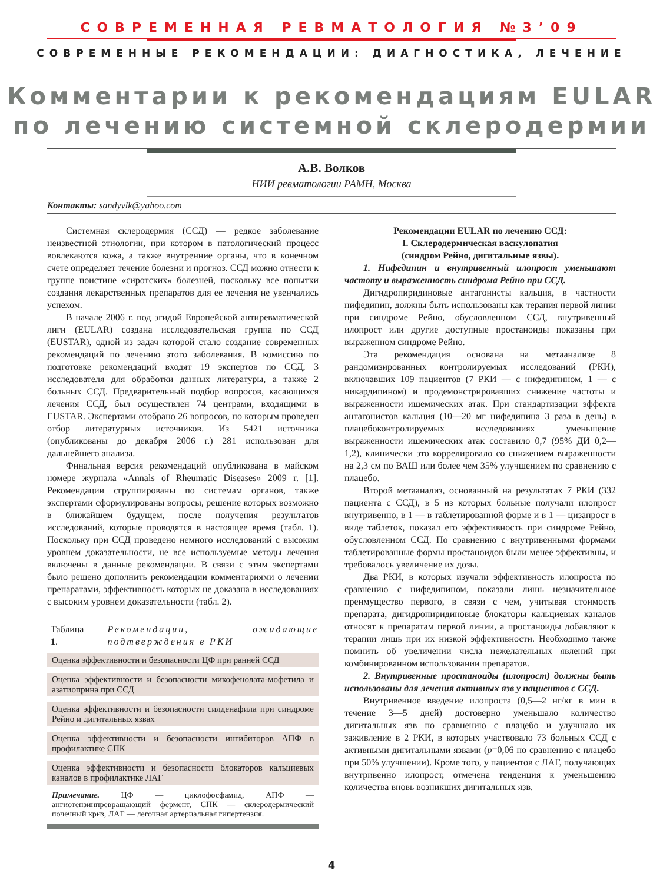СОВРЕМЕННАЯ РЕВМАТОЛОГИЯ №3’09
СОВРЕМЕННЫЕ РЕКОМЕНДАЦИИ: ДИАГНОСТИКА, ЛЕЧЕНИЕ
Комментарии к рекомендациям EULAR
по лечению системной склеродермии
А.В. Волков
НИИ ревматологии РАМН, Москва
Контакты: sandyvlk@yahoo.com
Системная склеродермия (ССД) — редкое заболевание неизвестной этиологии, при котором в патологический процесс вовлекаются кожа, а также внутренние органы, что в конечном счете определяет течение болезни и прогноз. ССД можно отнести к группе поистине «сиротских» болезней, поскольку все попытки создания лекарственных препаратов для ее лечения не увенчались успехом.
В начале 2006 г. под эгидой Европейской антиревматической лиги (EULAR) создана исследовательская группа по ССД (EUSTAR), одной из задач которой стало создание современных рекомендаций по лечению этого заболевания. В комиссию по подготовке рекомендаций входят 19 экспертов по ССД, 3 исследователя для обработки данных литературы, а также 2 больных ССД. Предварительный подбор вопросов, касающихся лечения ССД, был осуществлен 74 центрами, входящими в EUSTAR. Экспертами отобрано 26 вопросов, по которым проведен отбор литературных источников. Из 5421 источника (опубликованы до декабря 2006 г.) 281 использован для дальнейшего анализа.
Финальная версия рекомендаций опубликована в майском номере журнала «Annals of Rheumatic Diseases» 2009 г. [1]. Рекомендации сгруппированы по системам органов, также экспертами сформулированы вопросы, решение которых возможно в ближайшем будущем, после получения результатов исследований, которые проводятся в настоящее время (табл. 1). Поскольку при ССД проведено немного исследований с высоким уровнем доказательности, не все используемые методы лечения включены в данные рекомендации. В связи с этим экспертами было решено дополнить рекомендации комментариями о лечении препаратами, эффективность которых не доказана в исследованиях с высоким уровнем доказательности (табл. 2).
Таблица 1. Рекомендации, ожидающие подтверждения в РКИ
| Оценка эффективности и безопасности ЦФ при ранней ССД |
| Оценка эффективности и безопасности микофенолата-мофетила и азатиоприна при ССД |
| Оценка эффективности и безопасности силденафила при синдроме Рейно и дигитальных язвах |
| Оценка эффективности и безопасности ингибиторов АПФ в профилактике СПК |
| Оценка эффективности и безопасности блокаторов кальциевых каналов в профилактике ЛАГ |
Примечание. ЦФ — циклофосфамид, АПФ — ангиотензинпревращающий фермент, СПК — склеродермический почечный криз, ЛАГ — легочная артериальная гипертензия.
Рекомендации EULAR по лечению ССД:
I. Склеродермическая васкулопатия
(синдром Рейно, дигитальные язвы).
1. Нифедипин и внутривенный илопрост уменьшают частоту и выраженность синдрома Рейно при ССД.
Дигидропиридиновые антагонисты кальция, в частности нифедипин, должны быть использованы как терапия первой линии при синдроме Рейно, обусловленном ССД, внутривенный илопрост или другие доступные простаноиды показаны при выраженном синдроме Рейно.
Эта рекомендация основана на метаанализе 8 рандомизированных контролируемых исследований (РКИ), включавших 109 пациентов (7 РКИ — с нифедипином, 1 — с никардипином) и продемонстрировавших снижение частоты и выраженности ишемических атак. При стандартизации эффекта антагонистов кальция (10—20 мг нифедипина 3 раза в день) в плацебоконтролируемых исследованиях уменьшение выраженности ишемических атак составило 0,7 (95% ДИ 0,2—1,2), клинически это коррелировало со снижением выраженности на 2,3 см по ВАШ или более чем 35% улучшением по сравнению с плацебо.
Второй метаанализ, основанный на результатах 7 РКИ (332 пациента с ССД), в 5 из которых больные получали илопрост внутривенно, в 1 — в таблетированной форме и в 1 — цизапрост в виде таблеток, показал его эффективность при синдроме Рейно, обусловленном ССД. По сравнению с внутривенными формами таблетированные формы простаноидов были менее эффективны, и требовалось увеличение их дозы.
Два РКИ, в которых изучали эффективность илопроста по сравнению с нифедипином, показали лишь незначительное преимущество первого, в связи с чем, учитывая стоимость препарата, дигидропиридиновые блокаторы кальциевых каналов относят к препаратам первой линии, а простаноиды добавляют к терапии лишь при их низкой эффективности. Необходимо также помнить об увеличении числа нежелательных явлений при комбинированном использовании препаратов.
2. Внутривенные простаноиды (илопрост) должны быть использованы для лечения активных язв у пациентов с ССД.
Внутривенное введение илопроста (0,5—2 нг/кг в мин в течение 3—5 дней) достоверно уменьшало количество дигитальных язв по сравнению с плацебо и улучшало их заживление в 2 РКИ, в которых участвовало 73 больных ССД с активными дигитальными язвами (p=0,06 по сравнению с плацебо при 50% улучшении). Кроме того, у пациентов с ЛАГ, получающих внутривенно илопрост, отмечена тенденция к уменьшению количества вновь возникших дигитальных язв.
4